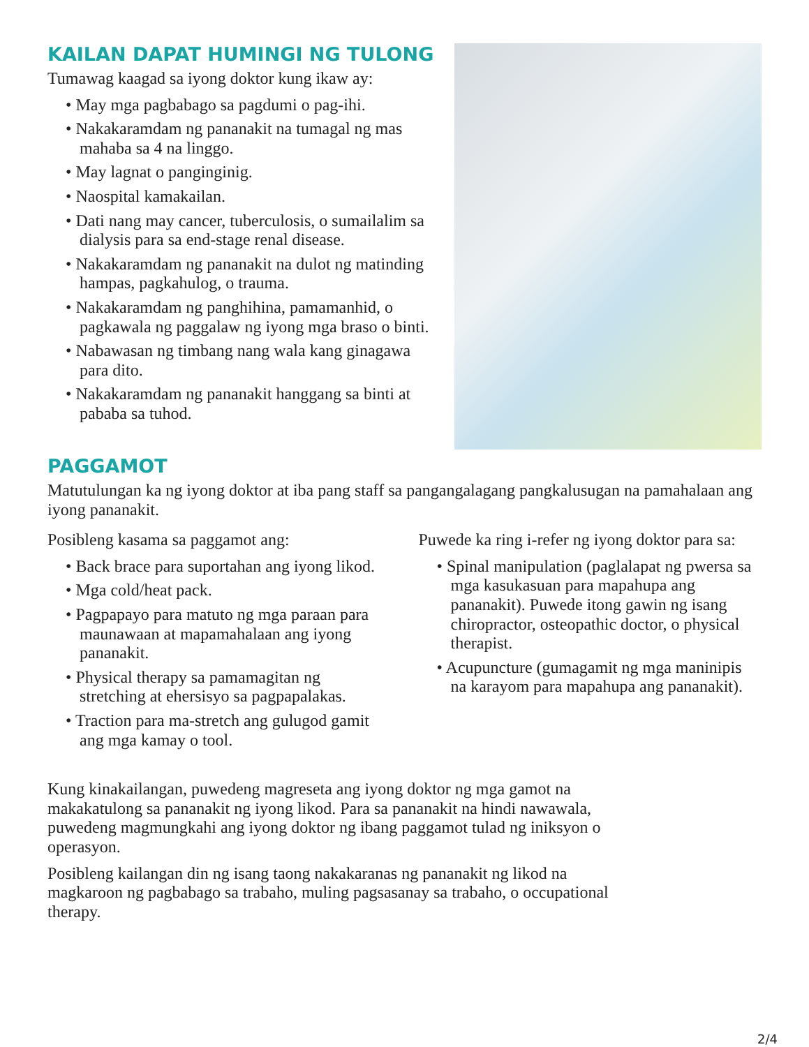KAILAN DAPAT HUMINGI NG TULONG
Tumawag kaagad sa iyong doktor kung ikaw ay:
• May mga pagbabago sa pagdumi o pag-ihi.
• Nakakaramdam ng pananakit na tumagal ng mas mahaba sa 4 na linggo.
• May lagnat o panginginig.
• Naospital kamakailan.
• Dati nang may cancer, tuberculosis, o sumailalim sa dialysis para sa end-stage renal disease.
• Nakakaramdam ng pananakit na dulot ng matinding hampas, pagkahulog, o trauma.
• Nakakaramdam ng panghihina, pamamanhid, o pagkawala ng paggalaw ng iyong mga braso o binti.
• Nabawasan ng timbang nang wala kang ginagawa para dito.
• Nakakaramdam ng pananakit hanggang sa binti at pababa sa tuhod.
PAGGAMOT
Matutulungan ka ng iyong doktor at iba pang staff sa pangangalagang pangkalusugan na pamahalaan ang iyong pananakit.
Posibleng kasama sa paggamot ang:
• Back brace para suportahan ang iyong likod.
• Mga cold/heat pack.
• Pagpapayo para matuto ng mga paraan para maunawaan at mapamahalaan ang iyong pananakit.
• Physical therapy sa pamamagitan ng stretching at ehersisyo sa pagpapalakas.
• Traction para ma-stretch ang gulugod gamit ang mga kamay o tool.
Puwede ka ring i-refer ng iyong doktor para sa:
• Spinal manipulation (paglalapat ng pwersa sa mga kasukasuan para mapahupa ang pananakit). Puwede itong gawin ng isang chiropractor, osteopathic doctor, o physical therapist.
• Acupuncture (gumagamit ng mga maninipis na karayom para mapahupa ang pananakit).
Kung kinakailangan, puwedeng magreseta ang iyong doktor ng mga gamot na makakatulong sa pananakit ng iyong likod. Para sa pananakit na hindi nawawala, puwedeng magmungkahi ang iyong doktor ng ibang paggamot tulad ng iniksyon o operasyon.
Posibleng kailangan din ng isang taong nakakaranas ng pananakit ng likod na magkaroon ng pagbabago sa trabaho, muling pagsasanay sa trabaho, o occupational therapy.
2/4